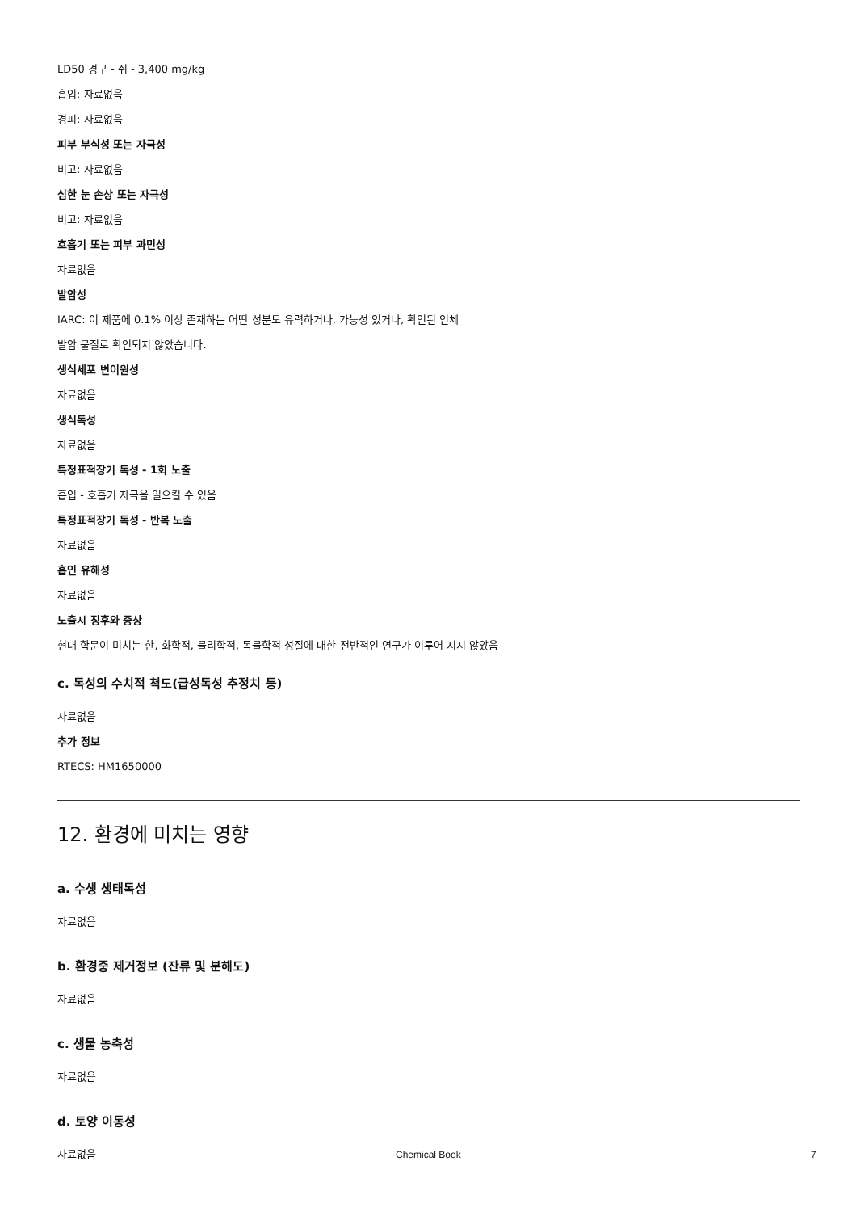LD50 경구 - 쥐 - 3,400 mg/kg
흡입: 자료없음
경피: 자료없음
피부 부식성 또는 자극성
비고: 자료없음
심한 눈 손상 또는 자극성
비고: 자료없음
호흡기 또는 피부 과민성
자료없음
발암성
IARC: 이 제품에 0.1% 이상 존재하는 어떤 성분도 유력하거나, 가능성 있거나, 확인된 인체
발암 물질로 확인되지 않았습니다.
생식세포 변이원성
자료없음
생식독성
자료없음
특정표적장기 독성 - 1회 노출
흡입 - 호흡기 자극을 일으킬 수 있음
특정표적장기 독성 - 반복 노출
자료없음
흡인 유해성
자료없음
노출시 징후와 증상
현대 학문이 미치는 한, 화학적, 물리학적, 독물학적 성질에 대한 전반적인 연구가 이루어 지지 않았음
c. 독성의 수치적 척도(급성독성 추정치 등)
자료없음
추가 정보
RTECS: HM1650000
12. 환경에 미치는 영향
a. 수생 생태독성
자료없음
b. 환경중 제거정보 (잔류 및 분해도)
자료없음
c. 생물 농축성
자료없음
d. 토양 이동성
자료없음
Chemical Book 7